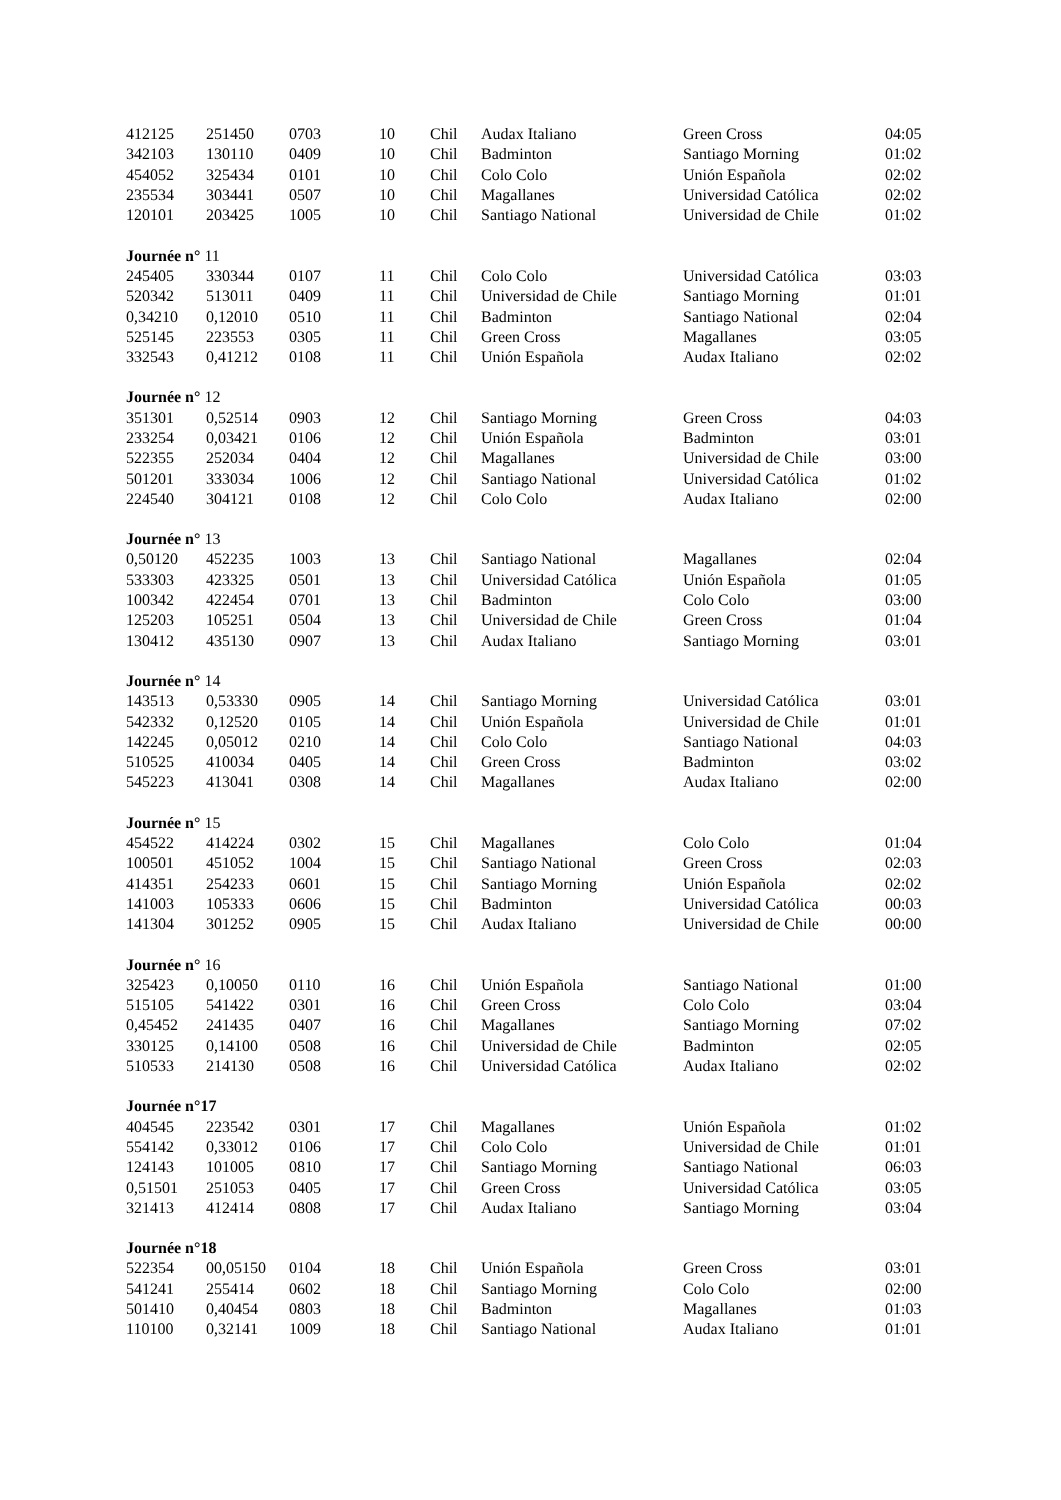| 412125 | 251450 | 0703 | 10 | Chil | Audax Italiano | Green Cross | 04:05 |
| 342103 | 130110 | 0409 | 10 | Chil | Badminton | Santiago Morning | 01:02 |
| 454052 | 325434 | 0101 | 10 | Chil | Colo Colo | Unión Española | 02:02 |
| 235534 | 303441 | 0507 | 10 | Chil | Magallanes | Universidad Católica | 02:02 |
| 120101 | 203425 | 1005 | 10 | Chil | Santiago National | Universidad de Chile | 01:02 |
| Journée n° 11 | | | | | | | |
| 245405 | 330344 | 0107 | 11 | Chil | Colo Colo | Universidad Católica | 03:03 |
| 520342 | 513011 | 0409 | 11 | Chil | Universidad de Chile | Santiago Morning | 01:01 |
| 0,34210 | 0,12010 | 0510 | 11 | Chil | Badminton | Santiago National | 02:04 |
| 525145 | 223553 | 0305 | 11 | Chil | Green Cross | Magallanes | 03:05 |
| 332543 | 0,41212 | 0108 | 11 | Chil | Unión Española | Audax Italiano | 02:02 |
| Journée n° 12 | | | | | | | |
| 351301 | 0,52514 | 0903 | 12 | Chil | Santiago Morning | Green Cross | 04:03 |
| 233254 | 0,03421 | 0106 | 12 | Chil | Unión Española | Badminton | 03:01 |
| 522355 | 252034 | 0404 | 12 | Chil | Magallanes | Universidad de Chile | 03:00 |
| 501201 | 333034 | 1006 | 12 | Chil | Santiago National | Universidad Católica | 01:02 |
| 224540 | 304121 | 0108 | 12 | Chil | Colo Colo | Audax Italiano | 02:00 |
| Journée n° 13 | | | | | | | |
| 0,50120 | 452235 | 1003 | 13 | Chil | Santiago National | Magallanes | 02:04 |
| 533303 | 423325 | 0501 | 13 | Chil | Universidad Católica | Unión Española | 01:05 |
| 100342 | 422454 | 0701 | 13 | Chil | Badminton | Colo Colo | 03:00 |
| 125203 | 105251 | 0504 | 13 | Chil | Universidad de Chile | Green Cross | 01:04 |
| 130412 | 435130 | 0907 | 13 | Chil | Audax Italiano | Santiago Morning | 03:01 |
| Journée n° 14 | | | | | | | |
| 143513 | 0,53330 | 0905 | 14 | Chil | Santiago Morning | Universidad Católica | 03:01 |
| 542332 | 0,12520 | 0105 | 14 | Chil | Unión Española | Universidad de Chile | 01:01 |
| 142245 | 0,05012 | 0210 | 14 | Chil | Colo Colo | Santiago National | 04:03 |
| 510525 | 410034 | 0405 | 14 | Chil | Green Cross | Badminton | 03:02 |
| 545223 | 413041 | 0308 | 14 | Chil | Magallanes | Audax Italiano | 02:00 |
| Journée n° 15 | | | | | | | |
| 454522 | 414224 | 0302 | 15 | Chil | Magallanes | Colo Colo | 01:04 |
| 100501 | 451052 | 1004 | 15 | Chil | Santiago National | Green Cross | 02:03 |
| 414351 | 254233 | 0601 | 15 | Chil | Santiago Morning | Unión Española | 02:02 |
| 141003 | 105333 | 0606 | 15 | Chil | Badminton | Universidad Católica | 00:03 |
| 141304 | 301252 | 0905 | 15 | Chil | Audax Italiano | Universidad de Chile | 00:00 |
| Journée n° 16 | | | | | | | |
| 325423 | 0,10050 | 0110 | 16 | Chil | Unión Española | Santiago National | 01:00 |
| 515105 | 541422 | 0301 | 16 | Chil | Green Cross | Colo Colo | 03:04 |
| 0,45452 | 241435 | 0407 | 16 | Chil | Magallanes | Santiago Morning | 07:02 |
| 330125 | 0,14100 | 0508 | 16 | Chil | Universidad de Chile | Badminton | 02:05 |
| 510533 | 214130 | 0508 | 16 | Chil | Universidad Católica | Audax Italiano | 02:02 |
| Journée n°17 | | | | | | | |
| 404545 | 223542 | 0301 | 17 | Chil | Magallanes | Unión Española | 01:02 |
| 554142 | 0,33012 | 0106 | 17 | Chil | Colo Colo | Universidad de Chile | 01:01 |
| 124143 | 101005 | 0810 | 17 | Chil | Santiago Morning | Santiago National | 06:03 |
| 0,51501 | 251053 | 0405 | 17 | Chil | Green Cross | Universidad Católica | 03:05 |
| 321413 | 412414 | 0808 | 17 | Chil | Audax Italiano | Santiago Morning | 03:04 |
| Journée n°18 | | | | | | | |
| 522354 | 00,05150 | 0104 | 18 | Chil | Unión Española | Green Cross | 03:01 |
| 541241 | 255414 | 0602 | 18 | Chil | Santiago Morning | Colo Colo | 02:00 |
| 501410 | 0,40454 | 0803 | 18 | Chil | Badminton | Magallanes | 01:03 |
| 110100 | 0,32141 | 1009 | 18 | Chil | Santiago National | Audax Italiano | 01:01 |